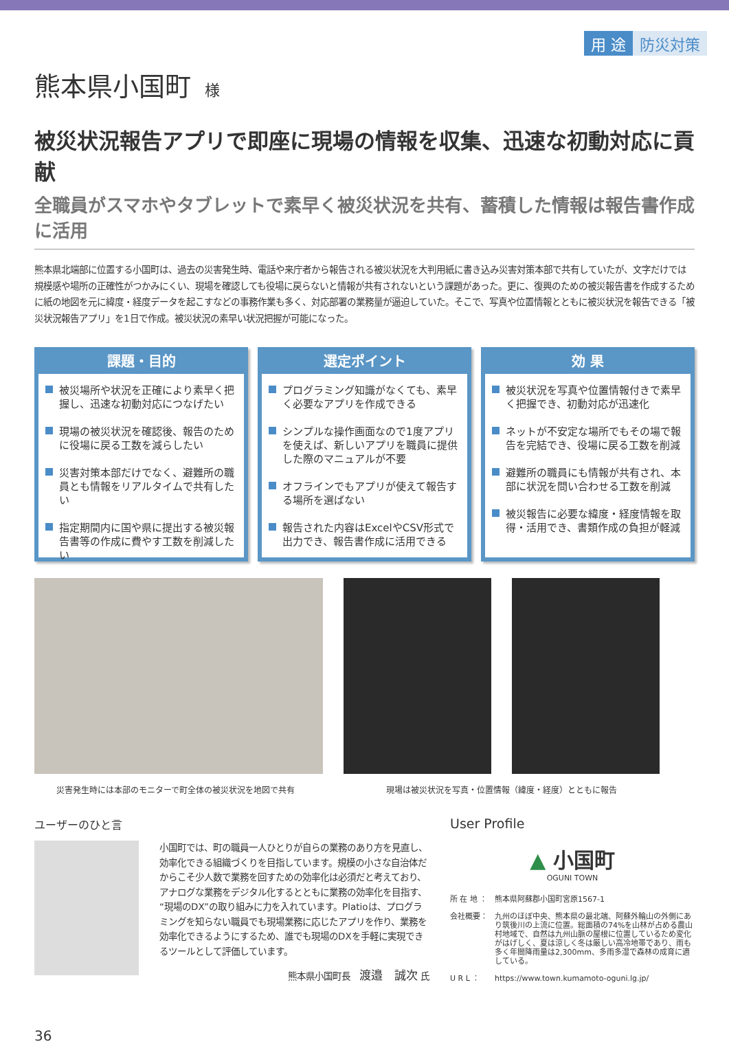用 途 防災対策
熊本県小国町 様
被災状況報告アプリで即座に現場の情報を収集、迅速な初動対応に貢献
全職員がスマホやタブレットで素早く被災状況を共有、蓄積した情報は報告書作成に活用
熊本県北端部に位置する小国町は、過去の災害発生時、電話や来庁者から報告される被災状況を大判用紙に書き込み災害対策本部で共有していたが、文字だけでは規模感や場所の正確性がつかみにくい、現場を確認しても役場に戻らないと情報が共有されないという課題があった。更に、復興のための被災報告書を作成するために紙の地図を元に緯度・経度データを起こすなどの事務作業も多く、対応部署の業務量が逼迫していた。そこで、写真や位置情報とともに被災状況を報告できる「被災状況報告アプリ」を1日で作成。被災状況の素早い状況把握が可能になった。
課題・目的
被災場所や状況を正確により素早く把握し、迅速な初動対応につなげたい
現場の被災状況を確認後、報告のために役場に戻る工数を減らしたい
災害対策本部だけでなく、避難所の職員とも情報をリアルタイムで共有したい
指定期間内に国や県に提出する被災報告書等の作成に費やす工数を削減したい
選定ポイント
プログラミング知識がなくても、素早く必要なアプリを作成できる
シンプルな操作画面なので1度アプリを使えば、新しいアプリを職員に提供した際のマニュアルが不要
オフラインでもアプリが使えて報告する場所を選ばない
報告された内容はExcelやCSV形式で出力でき、報告書作成に活用できる
効 果
被災状況を写真や位置情報付きで素早く把握でき、初動対応が迅速化
ネットが不安定な場所でもその場で報告を完結でき、役場に戻る工数を削減
避難所の職員にも情報が共有され、本部に状況を問い合わせる工数を削減
被災報告に必要な緯度・経度情報を取得・活用でき、書類作成の負担が軽減
災害発生時には本部のモニターで町全体の被災状況を地図で共有 現場は被災状況を写真・位置情報（緯度・経度）とともに報告
ユーザーのひと言
小国町では、町の職員一人ひとりが自らの業務のあり方を見直し、効率化できる組織づくりを目指しています。規模の小さな自治体だからこそ少人数で業務を回すための効率化は必須だと考えており、アナログな業務をデジタル化するとともに業務の効率化を目指す、“現場のDX”の取り組みに力を入れています。Platioは、プログラミングを知らない職員でも現場業務に応じたアプリを作り、業務を効率化できるようにするため、誰でも現場のDXを手軽に実現できるツールとして評価しています。
熊本県小国町長　渡邉　誠次 氏
User Profile
▲ 小国町
OGUNI TOWN
所 在 地 ： 熊本県阿蘇郡小国町宮原1567-1
会社概要： 九州のほぼ中央、熊本県の最北端、阿蘇外輪山の外側にあり筑後川の上流に位置。総面積の74%を山林が占める農山村地域で、自然は九州山脈の屋根に位置しているため変化がはげしく、夏は涼しく冬は厳しい高冷地帯であり、雨も多く年間降雨量は2,300mm、多雨多湿で森林の成育に適している。
U R L ： https://www.town.kumamoto-oguni.lg.jp/
36